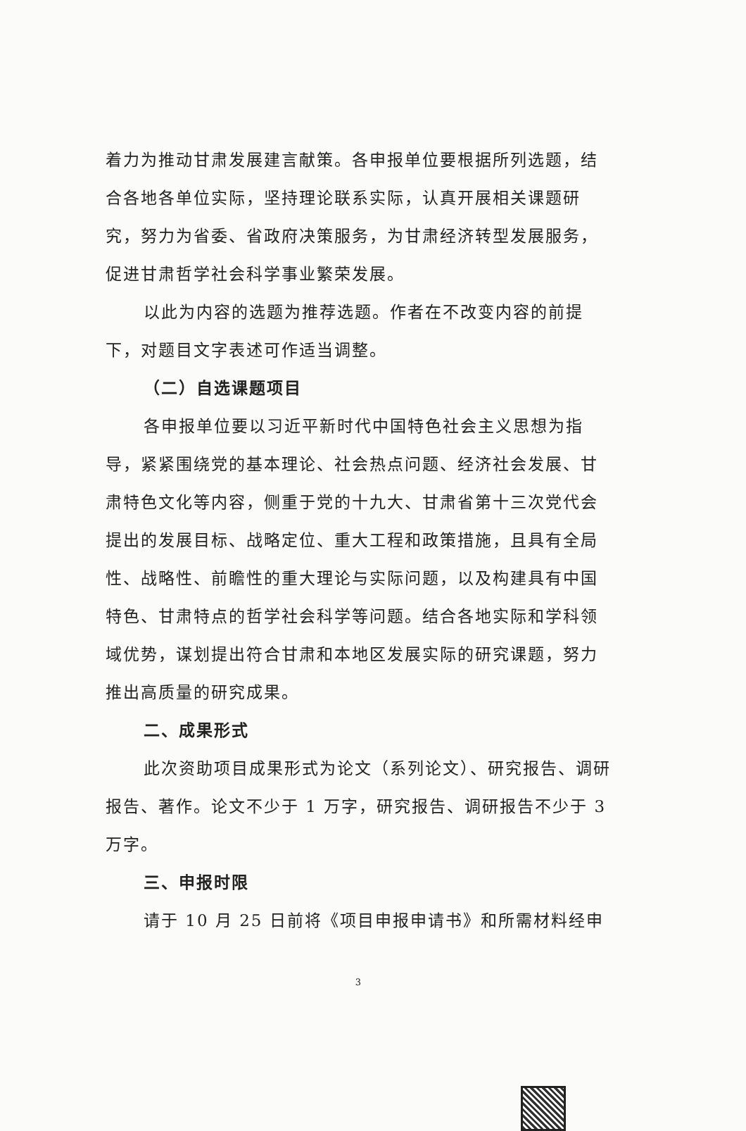着力为推动甘肃发展建言献策。各申报单位要根据所列选题，结合各地各单位实际，坚持理论联系实际，认真开展相关课题研究，努力为省委、省政府决策服务，为甘肃经济转型发展服务，促进甘肃哲学社会科学事业繁荣发展。
以此为内容的选题为推荐选题。作者在不改变内容的前提下，对题目文字表述可作适当调整。
（二）自选课题项目
各申报单位要以习近平新时代中国特色社会主义思想为指导，紧紧围绕党的基本理论、社会热点问题、经济社会发展、甘肃特色文化等内容，侧重于党的十九大、甘肃省第十三次党代会提出的发展目标、战略定位、重大工程和政策措施，且具有全局性、战略性、前瞻性的重大理论与实际问题，以及构建具有中国特色、甘肃特点的哲学社会科学等问题。结合各地实际和学科领域优势，谋划提出符合甘肃和本地区发展实际的研究课题，努力推出高质量的研究成果。
二、成果形式
此次资助项目成果形式为论文（系列论文）、研究报告、调研报告、著作。论文不少于 1 万字，研究报告、调研报告不少于 3 万字。
三、申报时限
请于 10 月 25 日前将《项目申报申请书》和所需材料经申
3